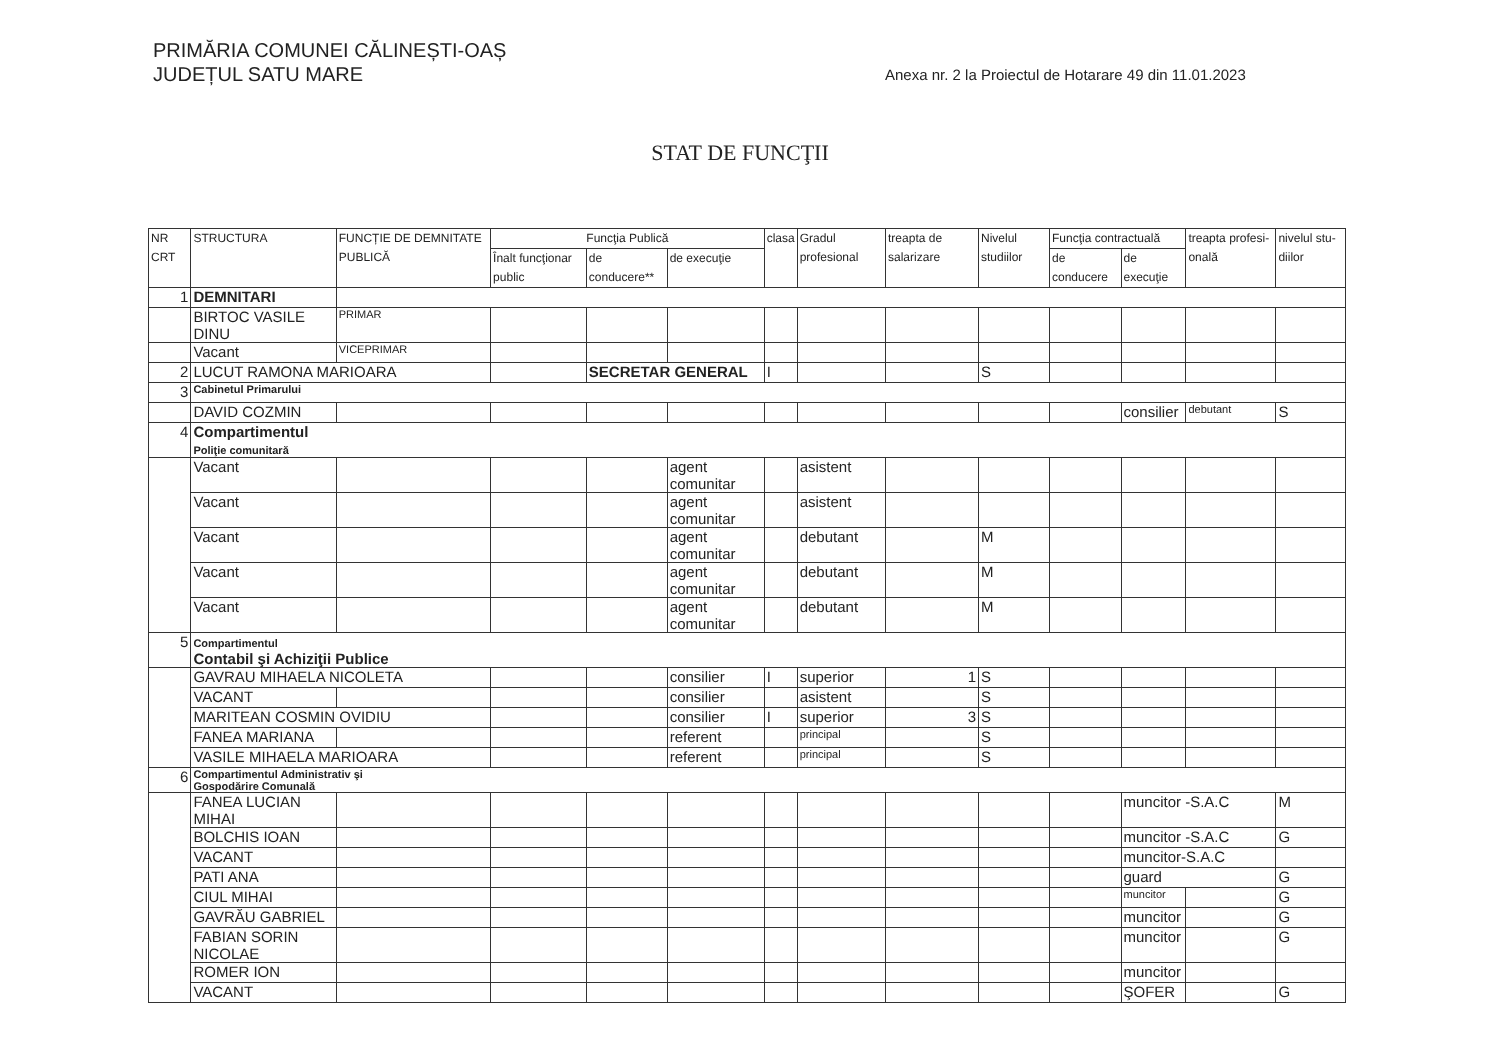PRIMĂRIA COMUNEI CĂLINEȘTI-OAȘ
JUDEȚUL SATU MARE
Anexa nr. 2 la Proiectul de Hotarare 49 din 11.01.2023
STAT DE FUNCŢII
| NR CRT | STRUCTURA | FUNCȚIE DE DEMNITATE PUBLICĂ | Funcţia Publică | | | clasa | Gradul profesional | treapta de salarizare | Nivelul studiilor | Funcţia contractuală | | treapta profesi-onală | nivelul stu-diilor |
| --- | --- | --- | --- | --- | --- | --- | --- | --- | --- | --- | --- | --- | --- |
| | | | Înalt funcţionar public | de conducere** | de execuţie | | | | | de conducere | de execuţie | | |
| 1 | DEMNITARI | | | | | | | | | | | | |
| | BIRTOC VASILE DINU | PRIMAR | | | | | | | | | | | |
| | Vacant | VICEPRIMAR | | | | | | | | | | | |
| 2 | LUCUT RAMONA MARIOARA | | | SECRETAR GENERAL | | I | | | S | | | | |
| 3 | Cabinetul Primarului | | | | | | | | | | | | |
| | DAVID COZMIN | | | | | | | | | | consilier | debutant | S |
| 4 | Compartimentul Poliţie comunitară | | | | | | | | | | | | |
| | Vacant | | | | agent comunitar | | asistent | | | | | | |
| | Vacant | | | | agent comunitar | | asistent | | | | | | |
| | Vacant | | | | agent comunitar | | debutant | | M | | | | |
| | Vacant | | | | agent comunitar | | debutant | | M | | | | |
| | Vacant | | | | agent comunitar | | debutant | | M | | | | |
| 5 | Compartimentul Contabil şi Achiziţii Publice | | | | | | | | | | | | |
| | GAVRAU MIHAELA NICOLETA | | | | consilier | I | superior | 1 | S | | | | |
| | VACANT | | | | consilier | | asistent | | S | | | | |
| | MARITEAN COSMIN OVIDIU | | | | consilier | I | superior | 3 | S | | | | |
| | FANEA MARIANA | | | | referent | | principal | | S | | | | |
| | VASILE MIHAELA MARIOARA | | | | referent | | principal | | S | | | | |
| 6 | Compartimentul Administrativ şi Gospodărire Comunală | | | | | | | | | | | | |
| | FANEA LUCIAN MIHAI | | | | | | | | | | muncitor -S.A.C | | M |
| | BOLCHIS IOAN | | | | | | | | | | muncitor -S.A.C | | G |
| | VACANT | | | | | | | | | | muncitor-S.A.C | | |
| | PATI ANA | | | | | | | | | | guard | | G |
| | CIUL MIHAI | | | | | | | | | | muncitor | | G |
| | GAVRĂU GABRIEL | | | | | | | | | | muncitor | | G |
| | FABIAN SORIN NICOLAE | | | | | | | | | | muncitor | | G |
| | ROMER ION | | | | | | | | | | muncitor | | |
| | VACANT | | | | | | | | | | ŞOFER | | G |